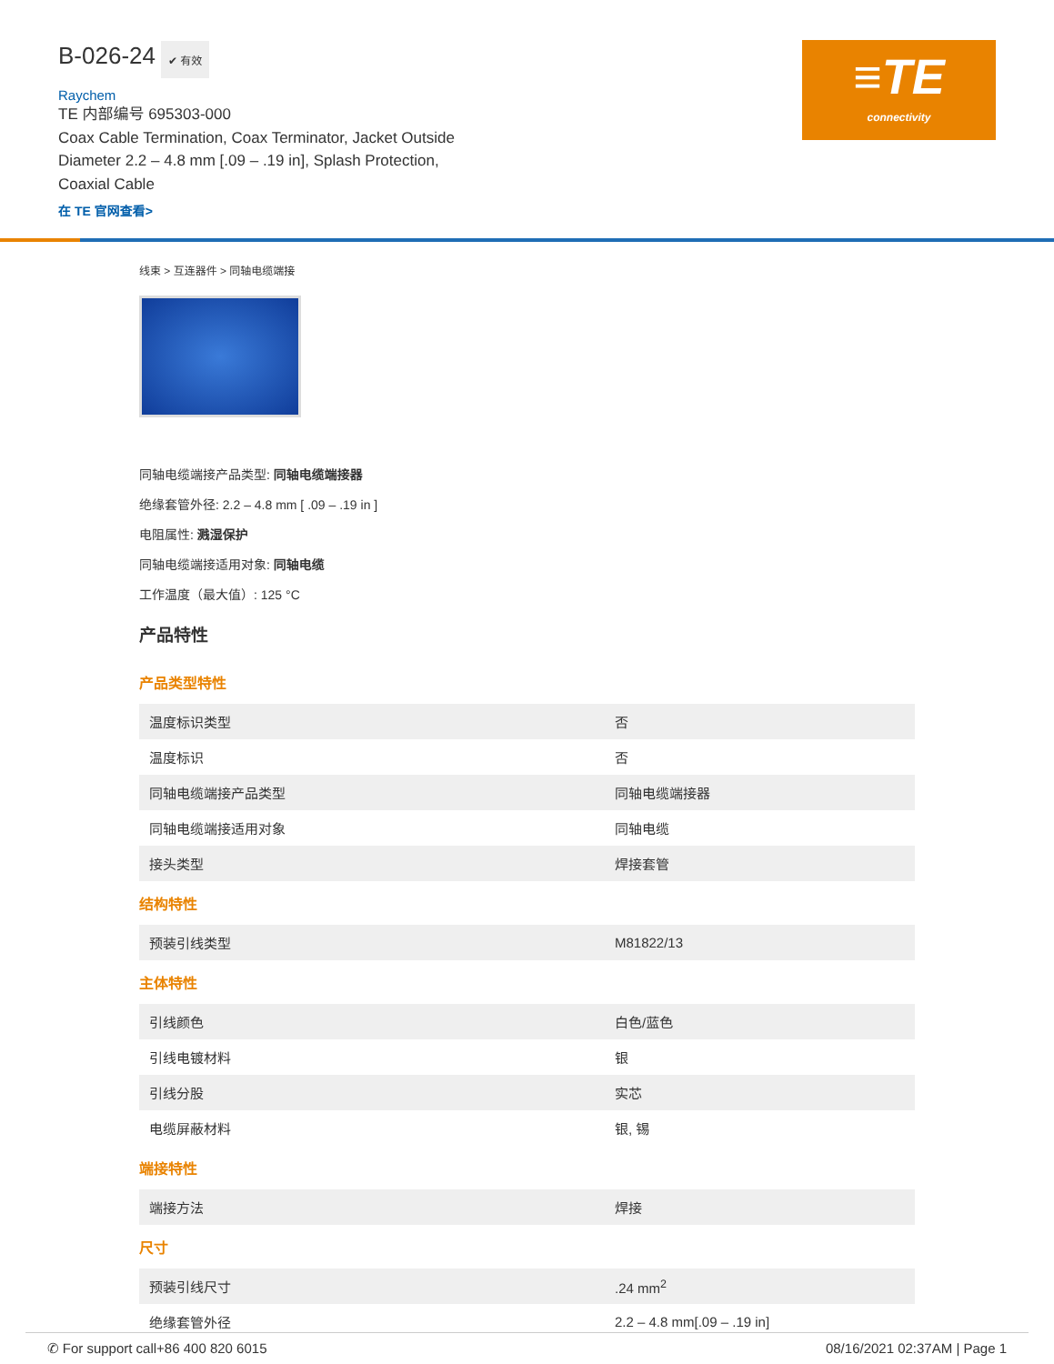≡TE
connectivity
B-026-24
✔ 有效
Raychem
TE 内部编号 695303-000
Coax Cable Termination, Coax Terminator, Jacket Outside Diameter 2.2 – 4.8 mm [.09 – .19 in], Splash Protection, Coaxial Cable
在 TE 官网查看>
线束 > 互连器件 > 同轴电缆端接
同轴电缆端接产品类型: 同轴电缆端接器
绝缘套管外径: 2.2 – 4.8 mm [ .09 – .19 in ]
电阻属性: 溅湿保护
同轴电缆端接适用对象: 同轴电缆
工作温度（最大值）: 125 °C
产品特性
产品类型特性
| 温度标识类型 | 否 |
| 温度标识 | 否 |
| 同轴电缆端接产品类型 | 同轴电缆端接器 |
| 同轴电缆端接适用对象 | 同轴电缆 |
| 接头类型 | 焊接套管 |
结构特性
| 预装引线类型 | M81822/13 |
主体特性
| 引线颜色 | 白色/蓝色 |
| 引线电镀材料 | 银 |
| 引线分股 | 实芯 |
| 电缆屏蔽材料 | 银, 锡 |
端接特性
| 端接方法 | 焊接 |
尺寸
| 预装引线尺寸 | .24 mm<sup>2</sup> |
| 绝缘套管外径 | 2.2 – 4.8 mm[.09 – .19 in] |
✆ For support call+86 400 820 6015 08/16/2021 02:37AM | Page 1